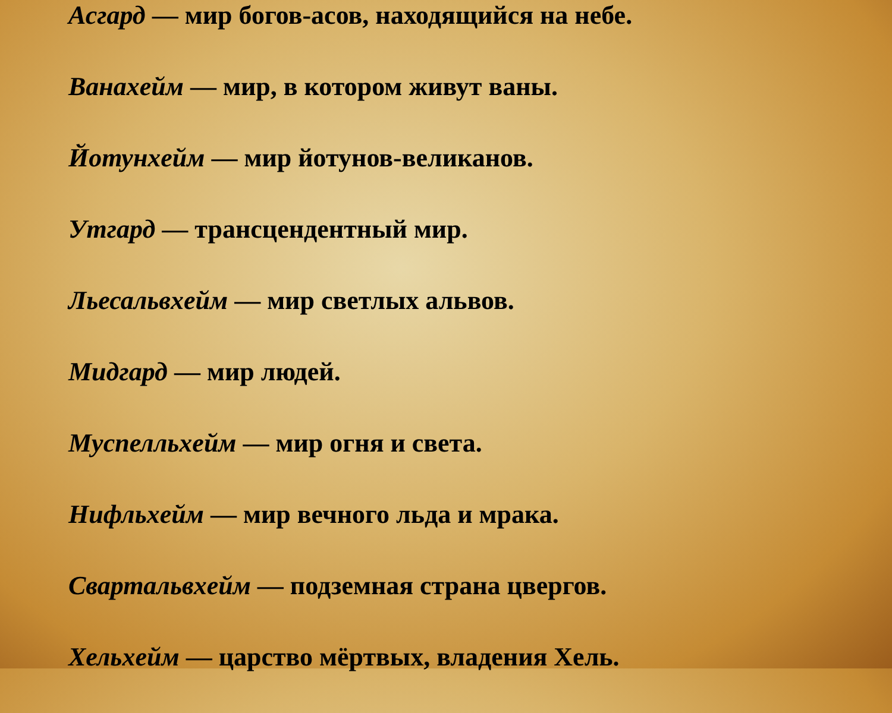Асгард — мир богов-асов, находящийся на небе.
Ванахейм — мир, в котором живут ваны.
Йотунхейм — мир йотунов-великанов.
Утгард — трансцендентный мир.
Льесальвхейм — мир светлых альвов.
Мидгард — мир людей.
Муспелльхейм — мир огня и света.
Нифльхейм — мир вечного льда и мрака.
Свартальвхейм — подземная страна цвергов.
Хельхейм — царство мёртвых, владения Хель.